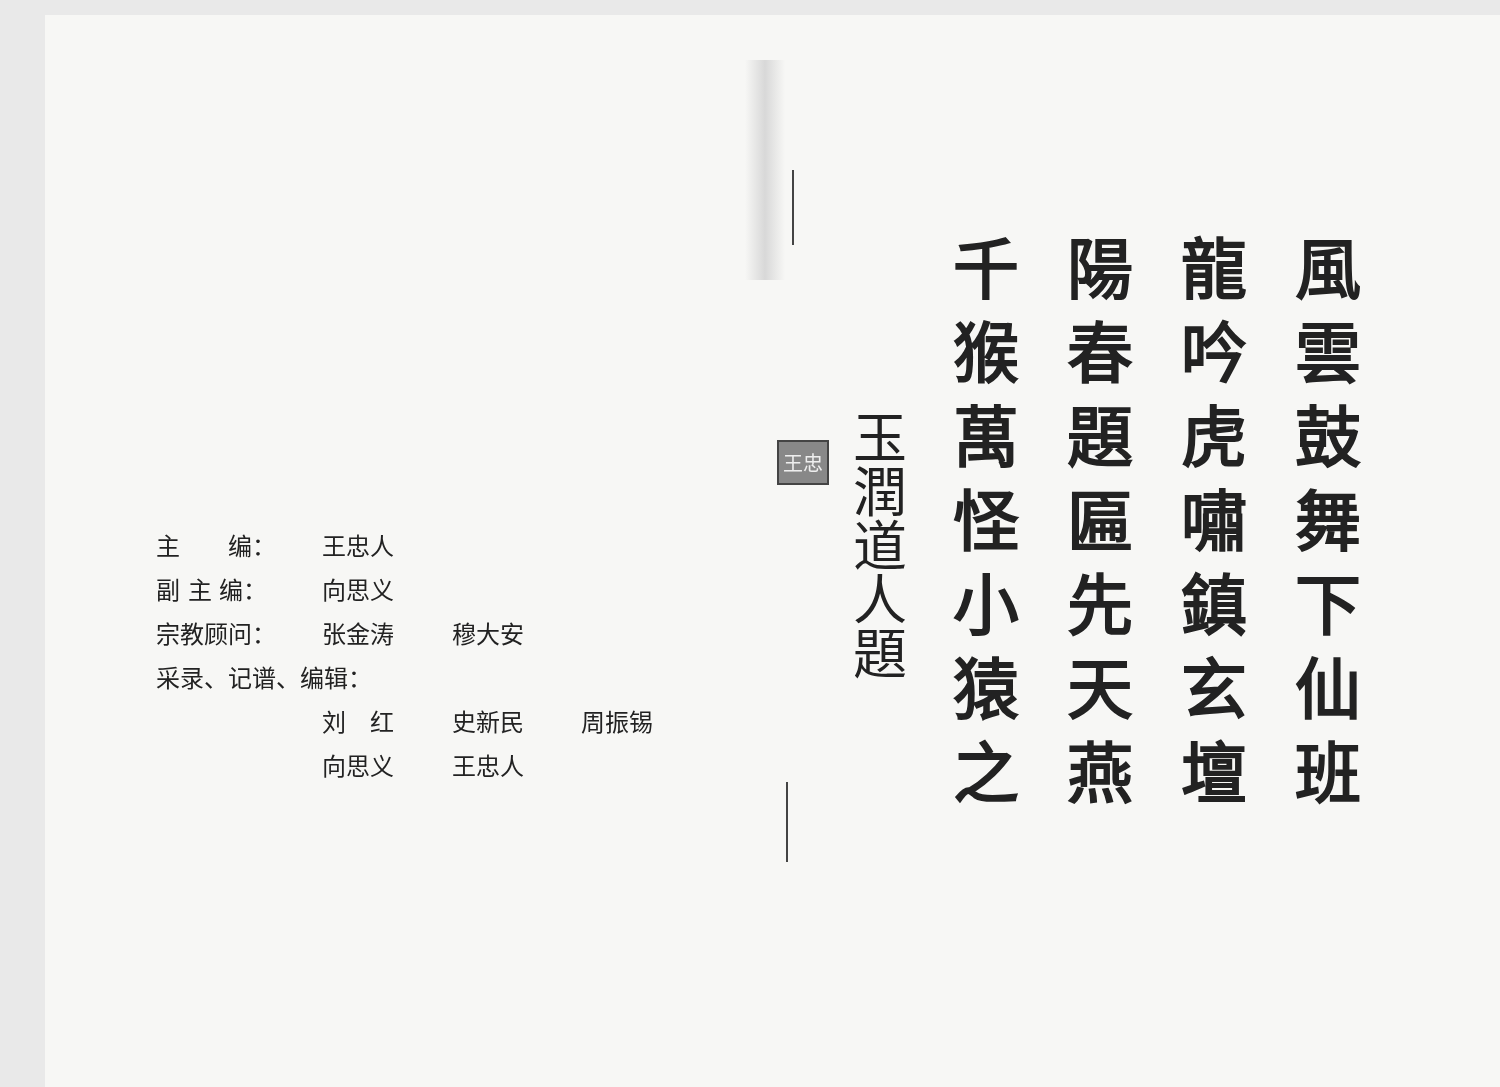主　　编： 王忠人
副 主 编： 向思义
宗教顾问： 张金涛 穆大安
采录、记谱、编辑：
刘　红 史新民 周振锡
向思义 王忠人
風雲鼓舞下仙班
龍吟虎嘯鎮玄壇
陽春題匾先天燕
千猴萬怪小猿之
玉潤道人題
王忠